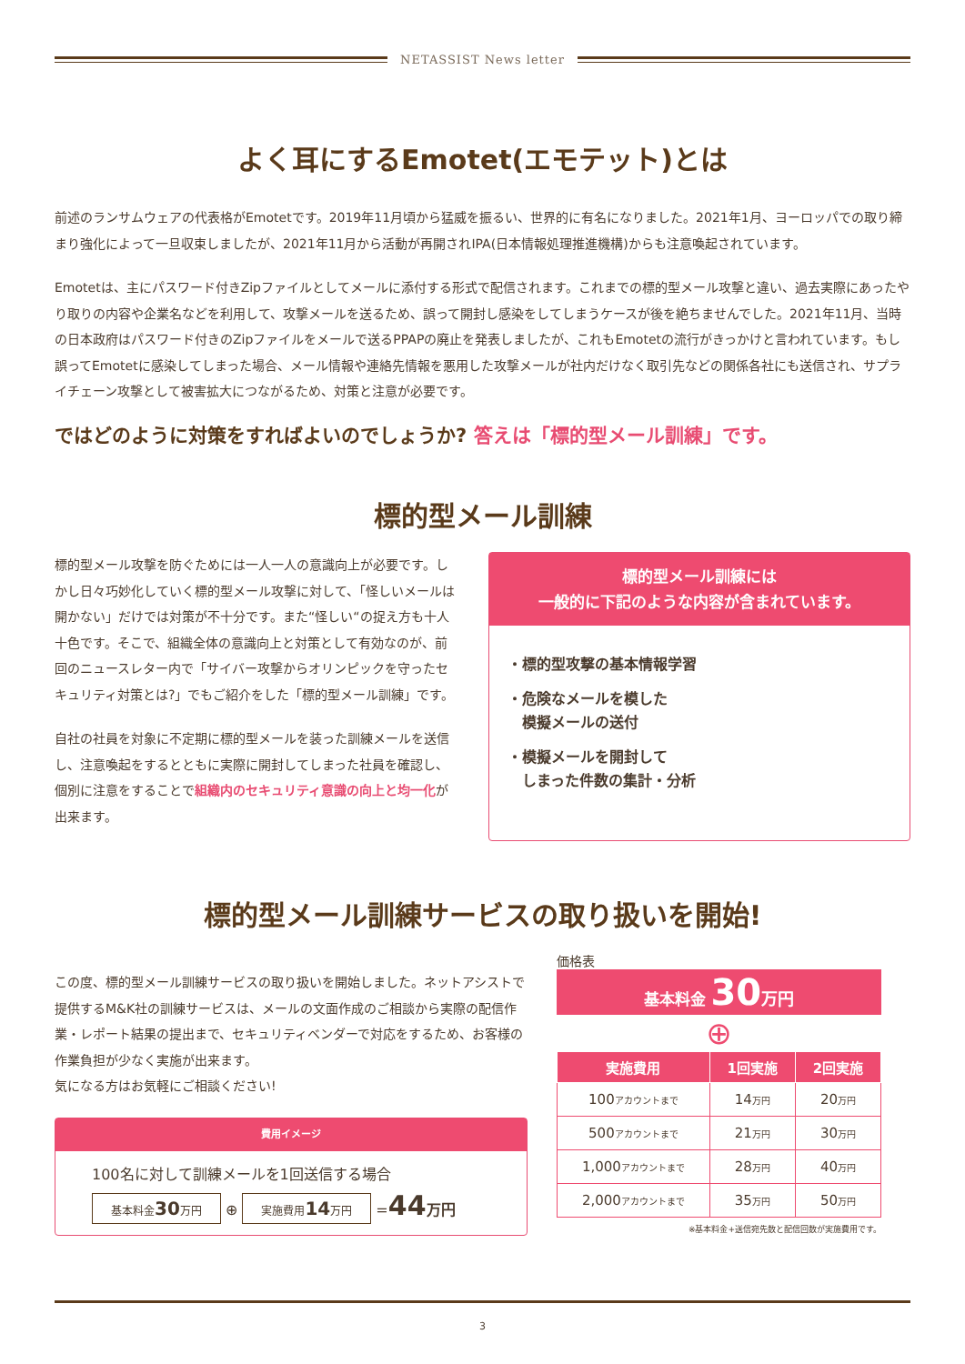NETASSIST News letter
よく耳にするEmotet(エモテット)とは
前述のランサムウェアの代表格がEmotetです。2019年11月頃から猛威を振るい、世界的に有名になりました。2021年1月、ヨーロッパでの取り締まり強化によって一旦収束しましたが、2021年11月から活動が再開されIPA(日本情報処理推進機構)からも注意喚起されています。
Emotetは、主にパスワード付きZipファイルとしてメールに添付する形式で配信されます。これまでの標的型メール攻撃と違い、過去実際にあったやり取りの内容や企業名などを利用して、攻撃メールを送るため、誤って開封し感染をしてしまうケースが後を絶ちませんでした。2021年11月、当時の日本政府はパスワード付きのZipファイルをメールで送るPPAPの廃止を発表しましたが、これもEmotetの流行がきっかけと言われています。もし誤ってEmotetに感染してしまった場合、メール情報や連絡先情報を悪用した攻撃メールが社内だけなく取引先などの関係各社にも送信され、サプライチェーン攻撃として被害拡大につながるため、対策と注意が必要です。
ではどのように対策をすればよいのでしょうか? 答えは「標的型メール訓練」です。
標的型メール訓練
標的型メール攻撃を防ぐためには一人一人の意識向上が必要です。しかし日々巧妙化していく標的型メール攻撃に対して、「怪しいメールは開かない」だけでは対策が不十分です。また“怪しい“の捉え方も十人十色です。そこで、組織全体の意識向上と対策として有効なのが、前回のニュースレター内で「サイバー攻撃からオリンピックを守ったセキュリティ対策とは?」でもご紹介をした「標的型メール訓練」です。
自社の社員を対象に不定期に標的型メールを装った訓練メールを送信し、注意喚起をするとともに実際に開封してしまった社員を確認し、個別に注意をすることで組織内のセキュリティ意識の向上と均一化が出来ます。
標的型メール訓練には
一般的に下記のような内容が含まれています。
・標的型攻撃の基本情報学習
・危険なメールを模した
　模擬メールの送付
・模擬メールを開封して
　しまった件数の集計・分析
標的型メール訓練サービスの取り扱いを開始!
この度、標的型メール訓練サービスの取り扱いを開始しました。ネットアシストで提供するM&K社の訓練サービスは、メールの文面作成のご相談から実際の配信作業・レポート結果の提出まで、セキュリティベンダーで対応をするため、お客様の作業負担が少なく実施が出来ます。
気になる方はお気軽にご相談ください!
費用イメージ
100名に対して訓練メールを1回送信する場合
基本料金30万円 ⊕ 実施費用14万円 =44 万円
価格表
基本料金 30 万円
⊕
| 実施費用 | 1回実施 | 2回実施 |
| --- | --- | --- |
| 100 アカウントまで | 14 万円 | 20 万円 |
| 500 アカウントまで | 21 万円 | 30 万円 |
| 1,000 アカウントまで | 28 万円 | 40 万円 |
| 2,000 アカウントまで | 35 万円 | 50 万円 |
※基本料金+送信宛先数と配信回数が実施費用です。
3